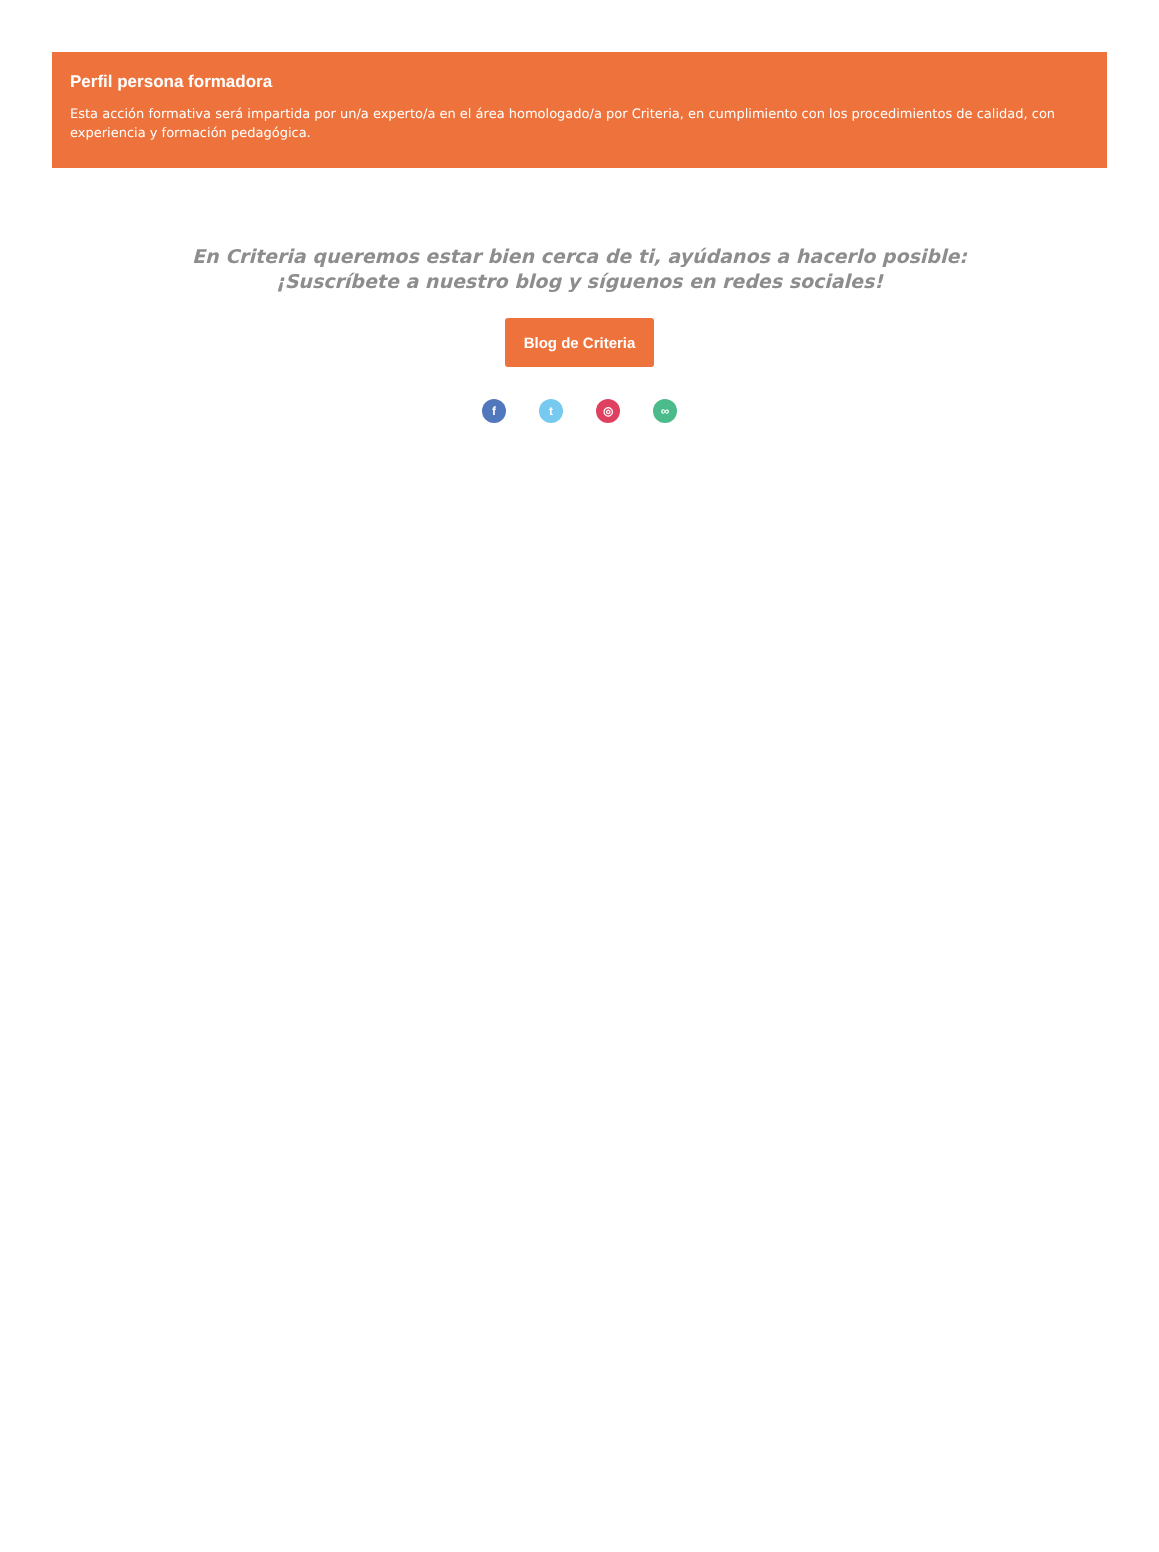Perfil persona formadora
Esta acción formativa será impartida por un/a experto/a en el área homologado/a por Criteria, en cumplimiento con los procedimientos de calidad, con experiencia y formación pedagógica.
En Criteria queremos estar bien cerca de ti, ayúdanos a hacerlo posible:
¡Suscríbete a nuestro blog y síguenos en redes sociales!
Blog de Criteria
f t ◎ ∞